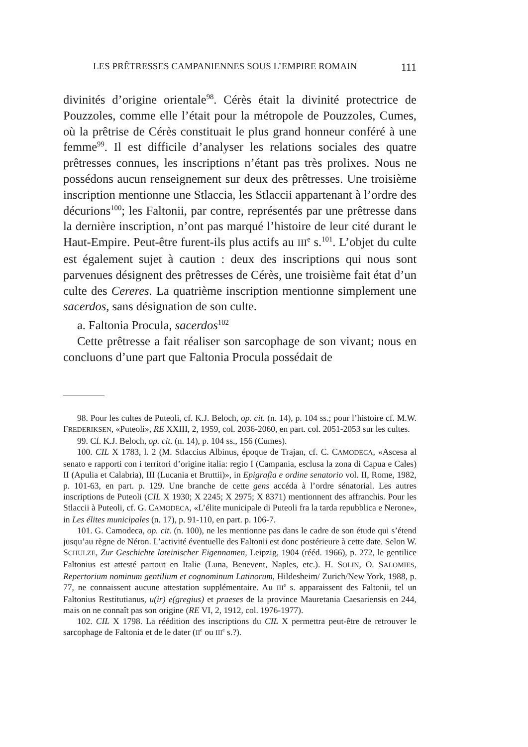LES PRÊTRESSES CAMPANIENNES SOUS L’EMPIRE ROMAIN 111
divinités d’origine orientale<sup>98</sup>. Cérès était la divinité protectrice de Pouzzoles, comme elle l’était pour la métropole de Pouzzoles, Cumes, où la prêtrise de Cérès constituait le plus grand honneur conféré à une femme<sup>99</sup>. Il est difficile d’analyser les relations sociales des quatre prêtresses connues, les inscriptions n’étant pas très prolixes. Nous ne possédons aucun renseignement sur deux des prêtresses. Une troisième inscription mentionne une Stlaccia, les Stlaccii appartenant à l’ordre des décurions<sup>100</sup>; les Faltonii, par contre, représentés par une prêtresse dans la dernière inscription, n’ont pas marqué l’histoire de leur cité durant le Haut-Empire. Peut-être furent-ils plus actifs au III<sup>e</sup> s.<sup>101</sup>. L’objet du culte est également sujet à caution : deux des inscriptions qui nous sont parvenues désignent des prêtresses de Cérès, une troisième fait état d’un culte des Cereres. La quatrième inscription mentionne simplement une sacerdos, sans désignation de son culte.
a. Faltonia Procula, sacerdos<sup>102</sup>
Cette prêtresse a fait réaliser son sarcophage de son vivant; nous en concluons d’une part que Faltonia Procula possédait de
98. Pour les cultes de Puteoli, cf. K.J. Beloch, op. cit. (n. 14), p. 104 ss.; pour l’histoire cf. M.W. FREDERIKSEN, «Puteoli», RE XXIII, 2, 1959, col. 2036-2060, en part. col. 2051-2053 sur les cultes.
99. Cf. K.J. Beloch, op. cit. (n. 14), p. 104 ss., 156 (Cumes).
100. CIL X 1783, l. 2 (M. Stlaccius Albinus, époque de Trajan, cf. C. CAMODECA, «Ascesa al senato e rapporti con i territori d’origine italia: regio I (Campania, esclusa la zona di Capua e Cales) II (Apulia et Calabria), III (Lucania et Bruttii)», in Epigrafia e ordine senatorio vol. II, Rome, 1982, p. 101-63, en part. p. 129. Une branche de cette gens accéda à l’ordre sénatorial. Les autres inscriptions de Puteoli (CIL X 1930; X 2245; X 2975; X 8371) mentionnent des affranchis. Pour les Stlaccii à Puteoli, cf. G. CAMODECA, «L’élite municipale di Puteoli fra la tarda repubblica e Nerone», in Les élites municipales (n. 17), p. 91-110, en part. p. 106-7.
101. G. Camodeca, op. cit. (n. 100), ne les mentionne pas dans le cadre de son étude qui s’étend jusqu’au règne de Néron. L’activité éventuelle des Faltonii est donc postérieure à cette date. Selon W. SCHULZE, Zur Geschichte lateinischer Eigennamen, Leipzig, 1904 (rééd. 1966), p. 272, le gentilice Faltonius est attesté partout en Italie (Luna, Benevent, Naples, etc.). H. SOLIN, O. SALOMIES, Repertorium nominum gentilium et cognominum Latinorum, Hildesheim/ Zurich/New York, 1988, p. 77, ne connaissent aucune attestation supplémentaire. Au III<sup>e</sup> s. apparaissent des Faltonii, tel un Faltonius Restitutianus, u(ir) e(gregius) et praeses de la province Mauretania Caesariensis en 244, mais on ne connaît pas son origine (RE VI, 2, 1912, col. 1976-1977).
102. CIL X 1798. La réédition des inscriptions du CIL X permettra peut-être de retrouver le sarcophage de Faltonia et de le dater (II<sup>e</sup> ou III<sup>e</sup> s.?).